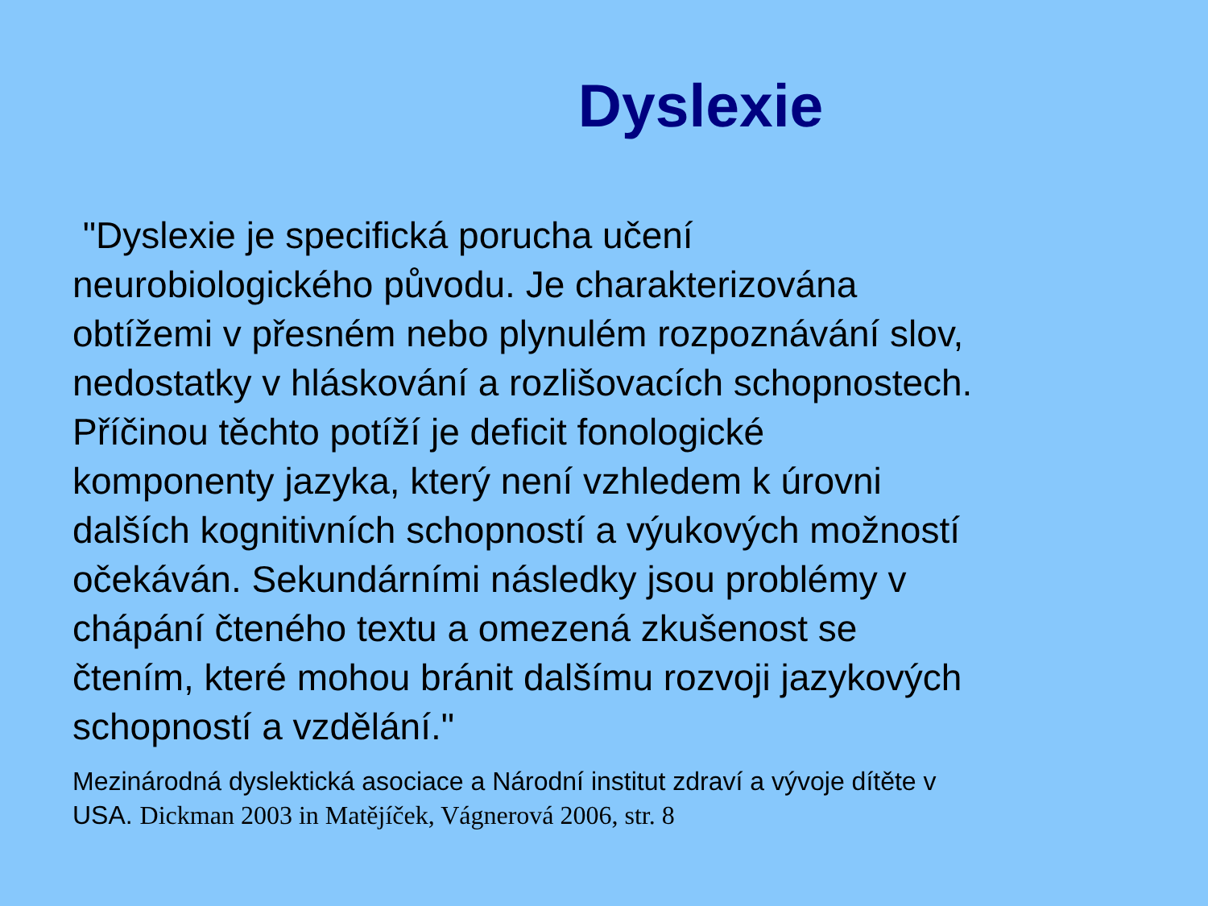Dyslexie
"Dyslexie je specifická porucha učení
neurobiologického původu. Je charakterizována
obtížemi v přesném nebo plynulém rozpoznávání slov,
nedostatky v hláskování a rozlišovacích schopnostech.
Příčinou těchto potíží je deficit fonologické
komponenty jazyka, který není vzhledem k úrovni
dalších kognitivních schopností a výukových možností
očekáván. Sekundárními následky jsou problémy v
chápání čteného textu a omezená zkušenost se
čtením, které mohou bránit dalšímu rozvoji jazykových
schopností a vzdělání."
Mezinárodná dyslektická asociace a Národní institut zdraví a vývoje dítěte v
USA. Dickman 2003 in Matějíček, Vágnerová 2006, str. 8